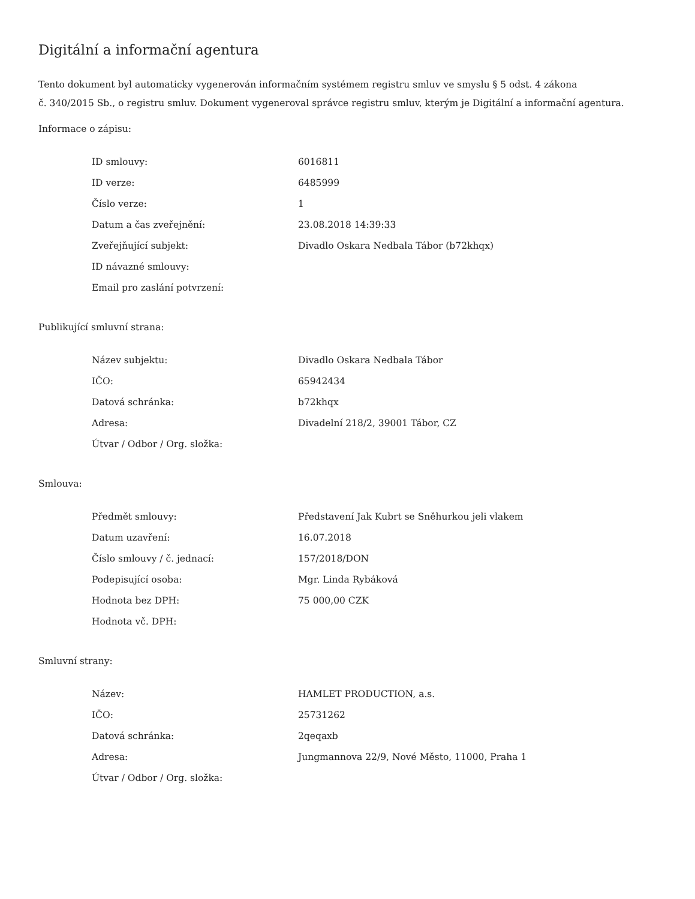Digitální a informační agentura
Tento dokument byl automaticky vygenerován informačním systémem registru smluv ve smyslu § 5 odst. 4 zákona
č. 340/2015 Sb., o registru smluv. Dokument vygeneroval správce registru smluv, kterým je Digitální a informační agentura.
Informace o zápisu:
| ID smlouvy: | 6016811 |
| ID verze: | 6485999 |
| Číslo verze: | 1 |
| Datum a čas zveřejnění: | 23.08.2018 14:39:33 |
| Zveřejňující subjekt: | Divadlo Oskara Nedbala Tábor (b72khqx) |
| ID návazné smlouvy: | |
| Email pro zaslání potvrzení: | |
Publikující smluvní strana:
| Název subjektu: | Divadlo Oskara Nedbala Tábor |
| IČO: | 65942434 |
| Datová schránka: | b72khqx |
| Adresa: | Divadelní 218/2, 39001 Tábor, CZ |
| Útvar / Odbor / Org. složka: | |
Smlouva:
| Předmět smlouvy: | Představení Jak Kubrt se Sněhurkou jeli vlakem |
| Datum uzavření: | 16.07.2018 |
| Číslo smlouvy / č. jednací: | 157/2018/DON |
| Podepisující osoba: | Mgr. Linda Rybáková |
| Hodnota bez DPH: | 75 000,00 CZK |
| Hodnota vč. DPH: | |
Smluvní strany:
| Název: | HAMLET PRODUCTION, a.s. |
| IČO: | 25731262 |
| Datová schránka: | 2qeqaxb |
| Adresa: | Jungmannova 22/9, Nové Město, 11000, Praha 1 |
| Útvar / Odbor / Org. složka: | |